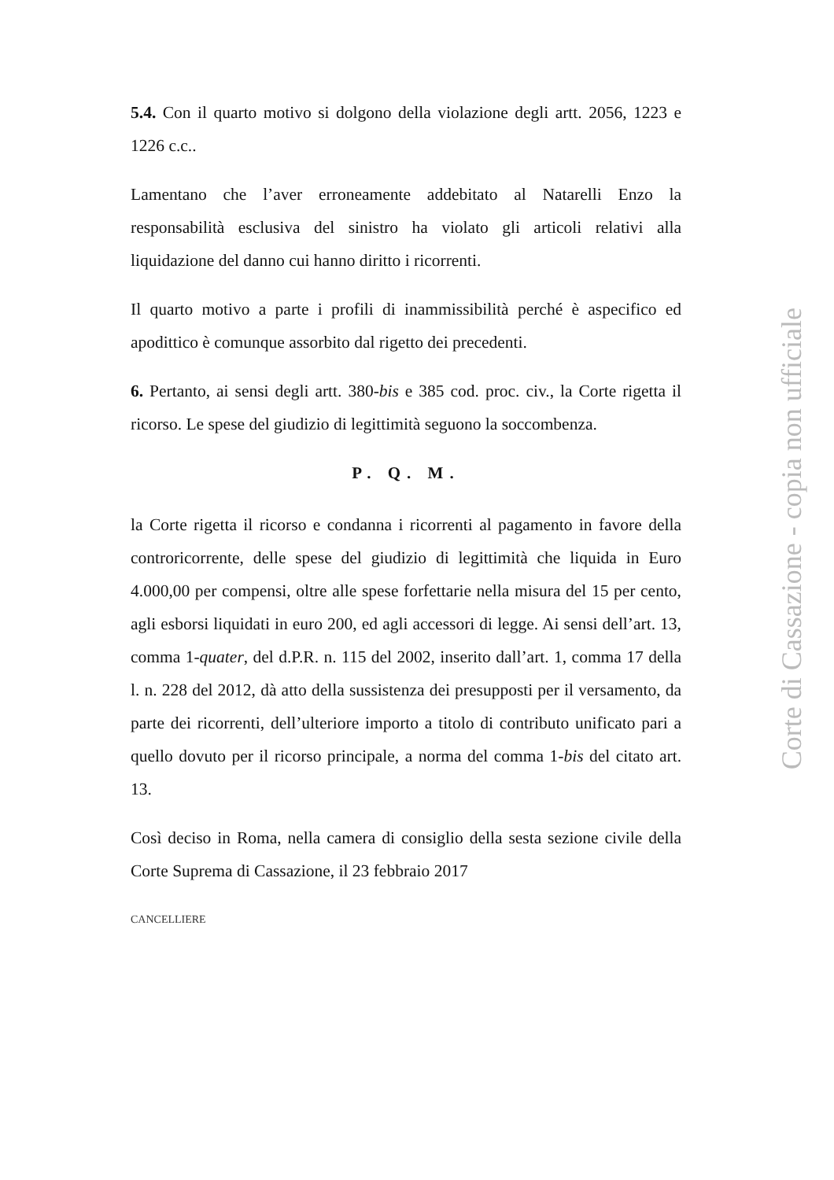5.4. Con il quarto motivo si dolgono della violazione degli artt. 2056, 1223 e 1226 c.c..
Lamentano che l’aver erroneamente addebitato al Natarelli Enzo la responsabilità esclusiva del sinistro ha violato gli articoli relativi alla liquidazione del danno cui hanno diritto i ricorrenti.
Il quarto motivo a parte i profili di inammissibilità perché è aspecifico ed apodittico è comunque assorbito dal rigetto dei precedenti.
6. Pertanto, ai sensi degli artt. 380-bis e 385 cod. proc. civ., la Corte rigetta il ricorso. Le spese del giudizio di legittimità seguono la soccombenza.
P. Q. M.
la Corte rigetta il ricorso e condanna i ricorrenti al pagamento in favore della controricorrente, delle spese del giudizio di legittimità che liquida in Euro 4.000,00 per compensi, oltre alle spese forfettarie nella misura del 15 per cento, agli esborsi liquidati in euro 200, ed agli accessori di legge. Ai sensi dell’art. 13, comma 1-quater, del d.P.R. n. 115 del 2002, inserito dall’art. 1, comma 17 della l. n. 228 del 2012, dà atto della sussistenza dei presupposti per il versamento, da parte dei ricorrenti, dell’ulteriore importo a titolo di contributo unificato pari a quello dovuto per il ricorso principale, a norma del comma 1-bis del citato art. 13.
Così deciso in Roma, nella camera di consiglio della sesta sezione civile della Corte Suprema di Cassazione, il 23 febbraio 2017
CANCELLIERE
Corte di Cassazione - copia non ufficiale